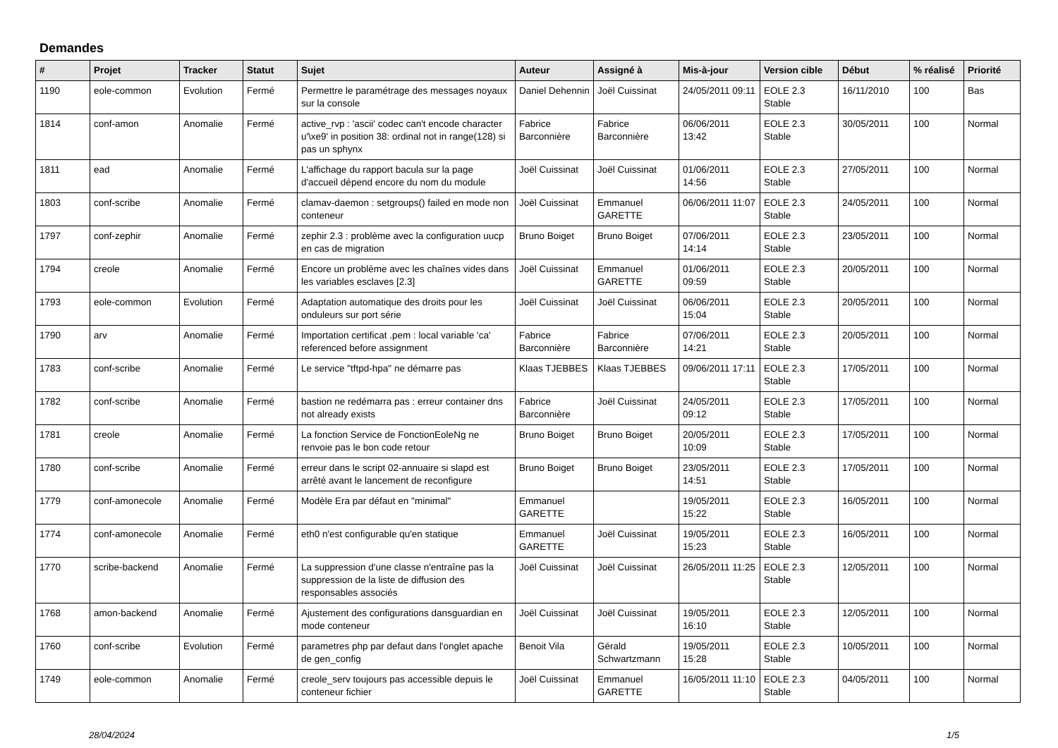Demandes
| # | Projet | Tracker | Statut | Sujet | Auteur | Assigné à | Mis-à-jour | Version cible | Début | % réalisé | Priorité |
| --- | --- | --- | --- | --- | --- | --- | --- | --- | --- | --- | --- |
| 1190 | eole-common | Evolution | Fermé | Permettre le paramétrage des messages noyaux sur la console | Daniel Dehennin | Joël Cuissinat | 24/05/2011 09:11 | EOLE 2.3 Stable | 16/11/2010 | 100 | Bas |
| 1814 | conf-amon | Anomalie | Fermé | active_rvp : 'ascii' codec can't encode character u'\xe9' in position 38: ordinal not in range(128) si pas un sphynx | Fabrice Barconnière | Fabrice Barconnière | 06/06/2011 13:42 | EOLE 2.3 Stable | 30/05/2011 | 100 | Normal |
| 1811 | ead | Anomalie | Fermé | L'affichage du rapport bacula sur la page d'accueil dépend encore du nom du module | Joël Cuissinat | Joël Cuissinat | 01/06/2011 14:56 | EOLE 2.3 Stable | 27/05/2011 | 100 | Normal |
| 1803 | conf-scribe | Anomalie | Fermé | clamav-daemon : setgroups() failed en mode non conteneur | Joël Cuissinat | Emmanuel GARETTE | 06/06/2011 11:07 | EOLE 2.3 Stable | 24/05/2011 | 100 | Normal |
| 1797 | conf-zephir | Anomalie | Fermé | zephir 2.3 : problème avec la configuration uucp en cas de migration | Bruno Boiget | Bruno Boiget | 07/06/2011 14:14 | EOLE 2.3 Stable | 23/05/2011 | 100 | Normal |
| 1794 | creole | Anomalie | Fermé | Encore un problème avec les chaînes vides dans les variables esclaves [2.3] | Joël Cuissinat | Emmanuel GARETTE | 01/06/2011 09:59 | EOLE 2.3 Stable | 20/05/2011 | 100 | Normal |
| 1793 | eole-common | Evolution | Fermé | Adaptation automatique des droits pour les onduleurs sur port série | Joël Cuissinat | Joël Cuissinat | 06/06/2011 15:04 | EOLE 2.3 Stable | 20/05/2011 | 100 | Normal |
| 1790 | arv | Anomalie | Fermé | Importation certificat .pem : local variable 'ca' referenced before assignment | Fabrice Barconnière | Fabrice Barconnière | 07/06/2011 14:21 | EOLE 2.3 Stable | 20/05/2011 | 100 | Normal |
| 1783 | conf-scribe | Anomalie | Fermé | Le service "tftpd-hpa" ne démarre pas | Klaas TJEBBES | Klaas TJEBBES | 09/06/2011 17:11 | EOLE 2.3 Stable | 17/05/2011 | 100 | Normal |
| 1782 | conf-scribe | Anomalie | Fermé | bastion ne redémarra pas : erreur container dns not already exists | Fabrice Barconnière | Joël Cuissinat | 24/05/2011 09:12 | EOLE 2.3 Stable | 17/05/2011 | 100 | Normal |
| 1781 | creole | Anomalie | Fermé | La fonction Service de FonctionEoleNg ne renvoie pas le bon code retour | Bruno Boiget | Bruno Boiget | 20/05/2011 10:09 | EOLE 2.3 Stable | 17/05/2011 | 100 | Normal |
| 1780 | conf-scribe | Anomalie | Fermé | erreur dans le script 02-annuaire si slapd est arrêté avant le lancement de reconfigure | Bruno Boiget | Bruno Boiget | 23/05/2011 14:51 | EOLE 2.3 Stable | 17/05/2011 | 100 | Normal |
| 1779 | conf-amonecole | Anomalie | Fermé | Modèle Era par défaut en "minimal" | Emmanuel GARETTE | | 19/05/2011 15:22 | EOLE 2.3 Stable | 16/05/2011 | 100 | Normal |
| 1774 | conf-amonecole | Anomalie | Fermé | eth0 n'est configurable qu'en statique | Emmanuel GARETTE | Joël Cuissinat | 19/05/2011 15:23 | EOLE 2.3 Stable | 16/05/2011 | 100 | Normal |
| 1770 | scribe-backend | Anomalie | Fermé | La suppression d'une classe n'entraîne pas la suppression de la liste de diffusion des responsables associés | Joël Cuissinat | Joël Cuissinat | 26/05/2011 11:25 | EOLE 2.3 Stable | 12/05/2011 | 100 | Normal |
| 1768 | amon-backend | Anomalie | Fermé | Ajustement des configurations dansguardian en mode conteneur | Joël Cuissinat | Joël Cuissinat | 19/05/2011 16:10 | EOLE 2.3 Stable | 12/05/2011 | 100 | Normal |
| 1760 | conf-scribe | Evolution | Fermé | parametres php par defaut dans l'onglet apache de gen_config | Benoit Vila | Gérald Schwartzmann | 19/05/2011 15:28 | EOLE 2.3 Stable | 10/05/2011 | 100 | Normal |
| 1749 | eole-common | Anomalie | Fermé | creole_serv toujours pas accessible depuis le conteneur fichier | Joël Cuissinat | Emmanuel GARETTE | 16/05/2011 11:10 | EOLE 2.3 Stable | 04/05/2011 | 100 | Normal |
28/04/2024 1/5